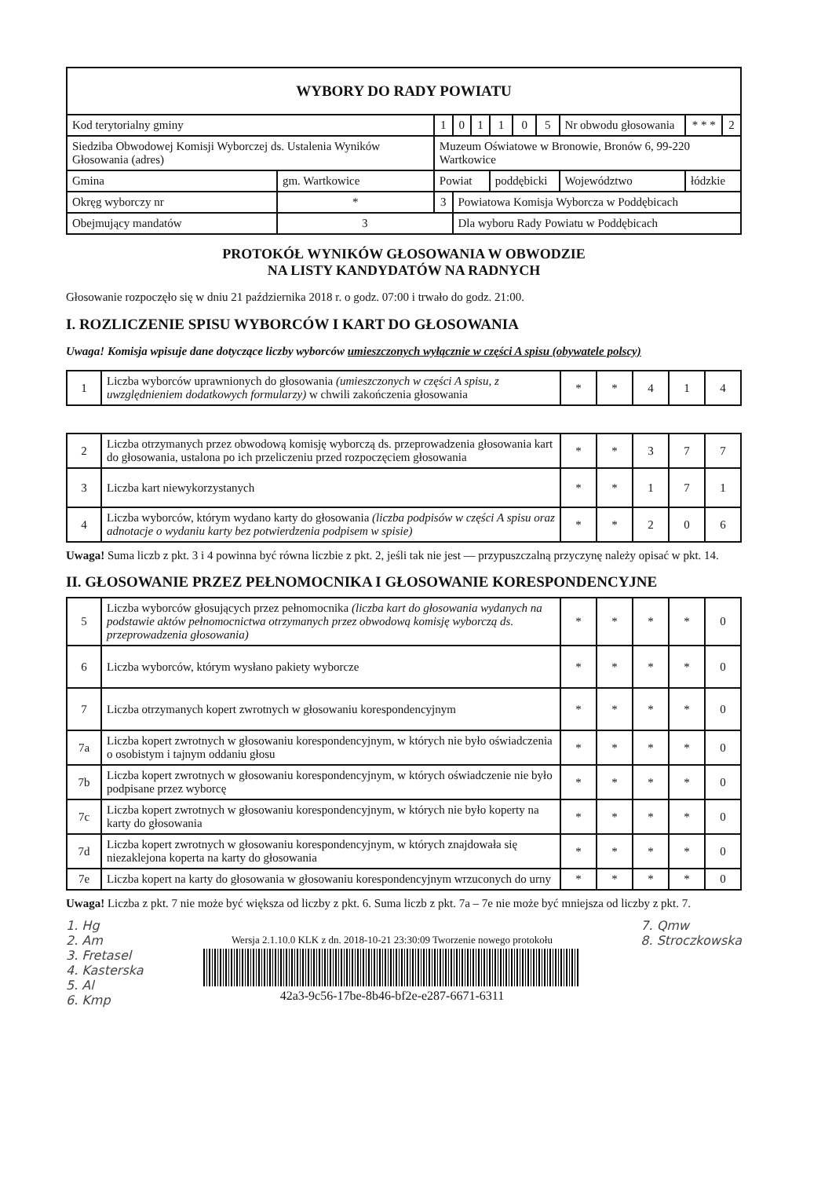| WYBORY DO RADY POWIATU | | | | | | | | | | | |
| Kod terytorialny gminy | | | 1 | 0 | 1 | 1 | 0 | 5 | Nr obwodu głosowania | * * * | 2 |
| Siedziba Obwodowej Komisji Wyborczej ds. Ustalenia Wyników Głosowania (adres) | | | Muzeum Oświatowe w Bronowie, Bronów 6, 99-220 Wartkowice | | | | | | | | |
| Gmina | gm. Wartkowice | | Powiat | | | poddębicki | | | Województwo | łódzkie | |
| Okręg wyborczy nr | | * | 3 | Powiatowa Komisja Wyborcza w Poddębicach | | | | | | | |
| Obejmujący mandatów | | 3 | | Dla wyboru Rady Powiatu w Poddębicach | | | | | | | |
PROTOKÓŁ WYNIKÓW GŁOSOWANIA W OBWODZIE
NA LISTY KANDYDATÓW NA RADNYCH
Głosowanie rozpoczęło się w dniu 21 października 2018 r. o godz. 07:00 i trwało do godz. 21:00.
I. ROZLICZENIE SPISU WYBORCÓW I KART DO GŁOSOWANIA
Uwaga! Komisja wpisuje dane dotyczące liczby wyborców umieszczonych wyłącznie w części A spisu (obywatele polscy)
| 1 | Liczba wyborców uprawnionych do głosowania (umieszczonych w części A spisu, z uwzględnieniem dodatkowych formularzy) w chwili zakończenia głosowania | * | * | 4 | 1 | 4 |
| 2 | Liczba otrzymanych przez obwodową komisję wyborczą ds. przeprowadzenia głosowania kart do głosowania, ustalona po ich przeliczeniu przed rozpoczęciem głosowania | * | * | 3 | 7 | 7 |
| 3 | Liczba kart niewykorzystanych | * | * | 1 | 7 | 1 |
| 4 | Liczba wyborców, którym wydano karty do głosowania (liczba podpisów w części A spisu oraz adnotacje o wydaniu karty bez potwierdzenia podpisem w spisie) | * | * | 2 | 0 | 6 |
Uwaga! Suma liczb z pkt. 3 i 4 powinna być równa liczbie z pkt. 2, jeśli tak nie jest — przypuszczalną przyczynę należy opisać w pkt. 14.
II. GŁOSOWANIE PRZEZ PEŁNOMOCNIKA I GŁOSOWANIE KORESPONDENCYJNE
| 5 | Liczba wyborców głosujących przez pełnomocnika (liczba kart do głosowania wydanych na podstawie aktów pełnomocnictwa otrzymanych przez obwodową komisję wyborczą ds. przeprowadzenia głosowania) | * | * | * | * | 0 |
| 6 | Liczba wyborców, którym wysłano pakiety wyborcze | * | * | * | * | 0 |
| 7 | Liczba otrzymanych kopert zwrotnych w głosowaniu korespondencyjnym | * | * | * | * | 0 |
| 7a | Liczba kopert zwrotnych w głosowaniu korespondencyjnym, w których nie było oświadczenia o osobistym i tajnym oddaniu głosu | * | * | * | * | 0 |
| 7b | Liczba kopert zwrotnych w głosowaniu korespondencyjnym, w których oświadczenie nie było podpisane przez wyborcę | * | * | * | * | 0 |
| 7c | Liczba kopert zwrotnych w głosowaniu korespondencyjnym, w których nie było koperty na karty do głosowania | * | * | * | * | 0 |
| 7d | Liczba kopert zwrotnych w głosowaniu korespondencyjnym, w których znajdowała się niezaklejona koperta na karty do głosowania | * | * | * | * | 0 |
| 7e | Liczba kopert na karty do głosowania w głosowaniu korespondencyjnym wrzuconych do urny | * | * | * | * | 0 |
Uwaga! Liczba z pkt. 7 nie może być większa od liczby z pkt. 6. Suma liczb z pkt. 7a – 7e nie może być mniejsza od liczby z pkt. 7.
1. Hg
2. Am
3. Fretasel
4. Kasterska
5. Al
6. Kmp
Wersja 2.1.10.0 KLK z dn. 2018-10-21 23:30:09 Tworzenie nowego protokołu
42a3-9c56-17be-8b46-bf2e-e287-6671-6311
7. Qmw
8. Stroczkowska